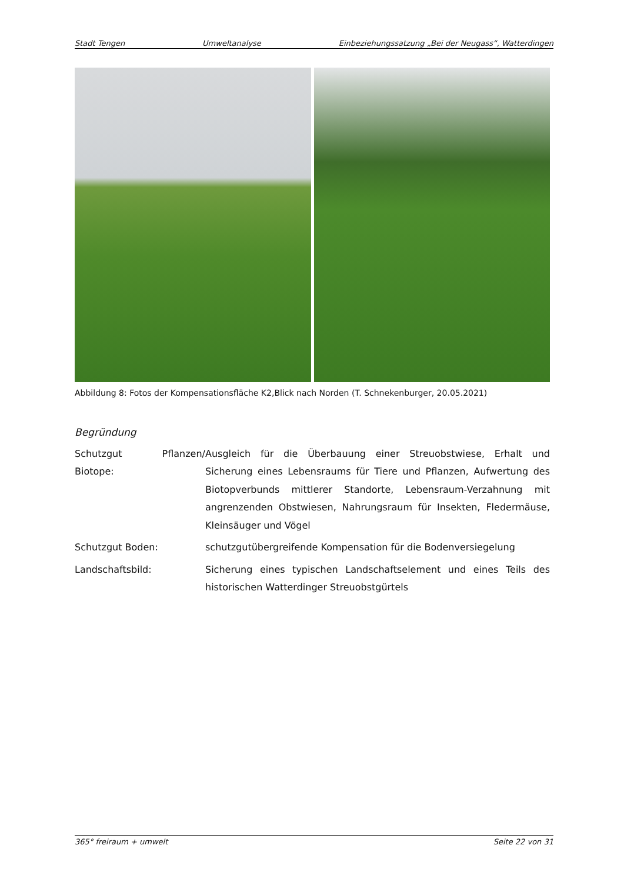Stadt Tengen Umweltanalyse Einbeziehungssatzung „Bei der Neugass“, Watterdingen
Abbildung 8: Fotos der Kompensationsfläche K2,Blick nach Norden (T. Schnekenburger, 20.05.2021)
Begründung
Schutzgut Pflanzen/ Biotope:
Ausgleich für die Überbauung einer Streuobstwiese, Erhalt und Sicherung eines Lebensraums für Tiere und Pflanzen, Aufwertung des Biotopverbunds mittlerer Standorte, Lebensraum-Verzahnung mit angrenzenden Obstwiesen, Nahrungsraum für Insekten, Fledermäuse, Kleinsäuger und Vögel
Schutzgut Boden: schutzgutübergreifende Kompensation für die Bodenversiegelung
Landschaftsbild: Sicherung eines typischen Landschaftselement und eines Teils des historischen Watterdinger Streuobstgürtels
365° freiraum + umwelt Seite 22 von 31